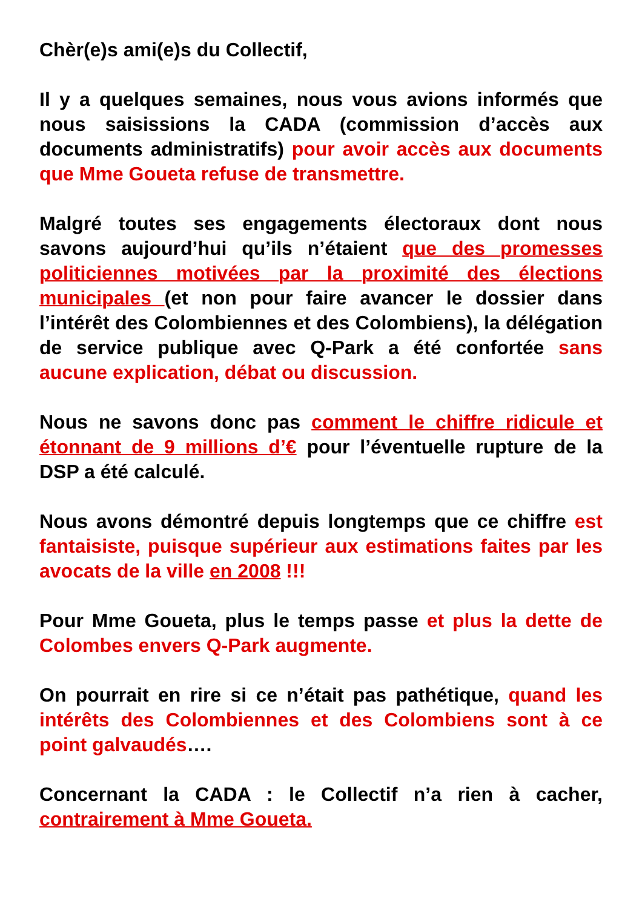Chèr(e)s ami(e)s du Collectif,
Il y a quelques semaines, nous vous avions informés que nous saisissions la CADA (commission d’accès aux documents administratifs) pour avoir accès aux documents que Mme Goueta refuse de transmettre.
Malgré toutes ses engagements électoraux dont nous savons aujourd’hui qu’ils n’étaient que des promesses politiciennes motivées par la proximité des élections municipales (et non pour faire avancer le dossier dans l’intérêt des Colombiennes et des Colombiens), la délégation de service publique avec Q-Park a été confortée sans aucune explication, débat ou discussion.
Nous ne savons donc pas comment le chiffre ridicule et étonnant de 9 millions d’€ pour l’éventuelle rupture de la DSP a été calculé.
Nous avons démontré depuis longtemps que ce chiffre est fantaisiste, puisque supérieur aux estimations faites par les avocats de la ville en 2008 !!!
Pour Mme Goueta, plus le temps passe et plus la dette de Colombes envers Q-Park augmente.
On pourrait en rire si ce n’était pas pathétique, quand les intérêts des Colombiennes et des Colombiens sont à ce point galvaudés….
Concernant la CADA : le Collectif n’a rien à cacher, contrairement à Mme Goueta.